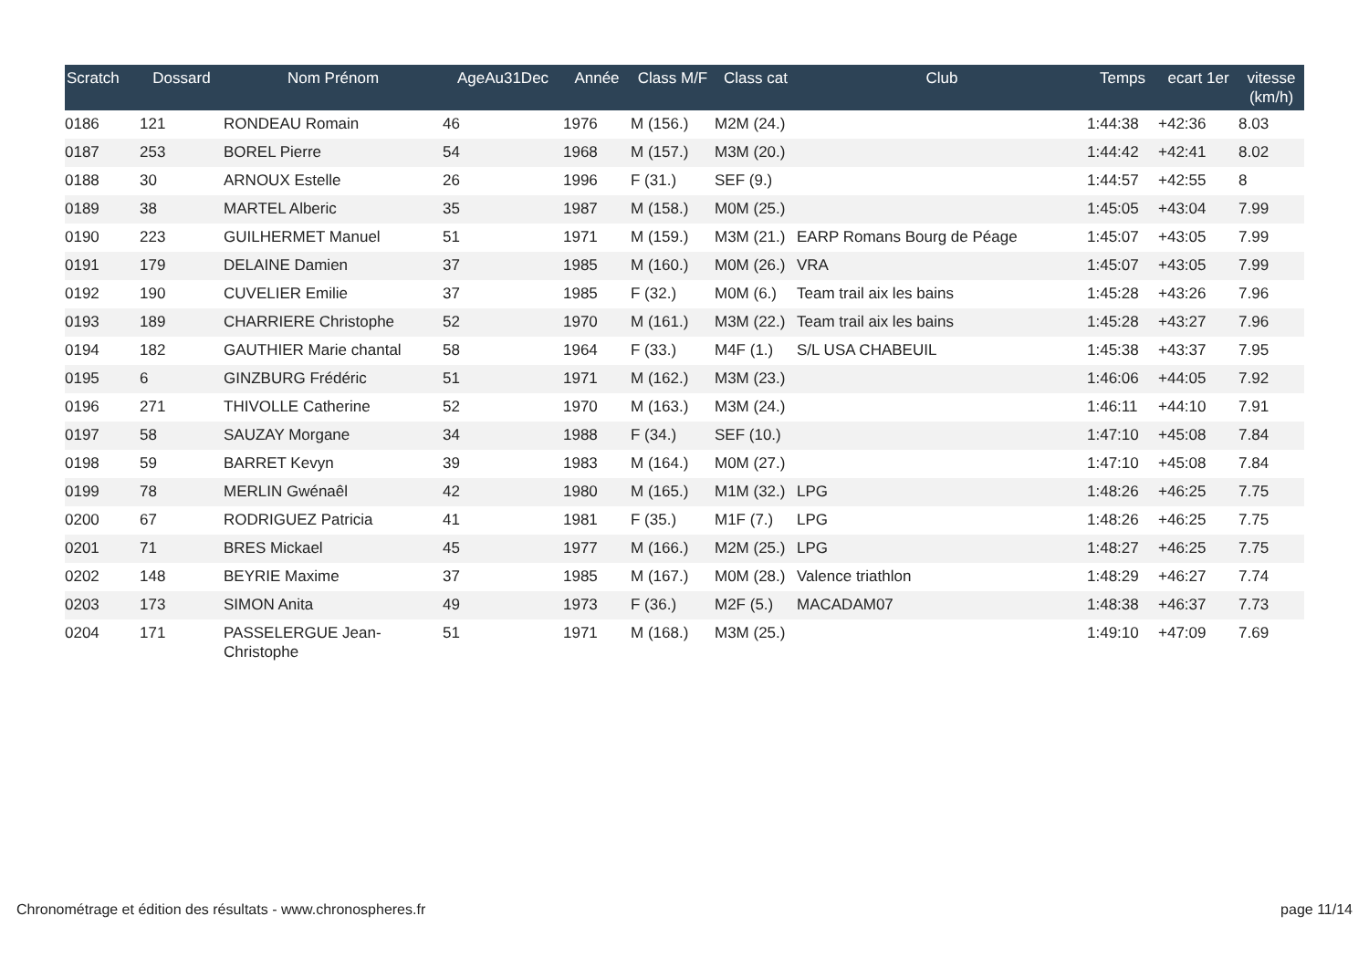| Scratch | Dossard | Nom Prénom | AgeAu31Dec | Année | Class M/F | Class cat | Club | Temps | ecart 1er | vitesse (km/h) |
| --- | --- | --- | --- | --- | --- | --- | --- | --- | --- | --- |
| 0186 | 121 | RONDEAU Romain | 46 | 1976 | M (156.) | M2M (24.) | | 1:44:38 | +42:36 | 8.03 |
| 0187 | 253 | BOREL Pierre | 54 | 1968 | M (157.) | M3M (20.) | | 1:44:42 | +42:41 | 8.02 |
| 0188 | 30 | ARNOUX Estelle | 26 | 1996 | F (31.) | SEF (9.) | | 1:44:57 | +42:55 | 8 |
| 0189 | 38 | MARTEL Alberic | 35 | 1987 | M (158.) | M0M (25.) | | 1:45:05 | +43:04 | 7.99 |
| 0190 | 223 | GUILHERMET Manuel | 51 | 1971 | M (159.) | M3M (21.) | EARP Romans Bourg de Péage | 1:45:07 | +43:05 | 7.99 |
| 0191 | 179 | DELAINE Damien | 37 | 1985 | M (160.) | M0M (26.) | VRA | 1:45:07 | +43:05 | 7.99 |
| 0192 | 190 | CUVELIER Emilie | 37 | 1985 | F (32.) | M0M (6.) | Team trail aix les bains | 1:45:28 | +43:26 | 7.96 |
| 0193 | 189 | CHARRIERE Christophe | 52 | 1970 | M (161.) | M3M (22.) | Team trail aix les bains | 1:45:28 | +43:27 | 7.96 |
| 0194 | 182 | GAUTHIER Marie chantal | 58 | 1964 | F (33.) | M4F (1.) | S/L USA CHABEUIL | 1:45:38 | +43:37 | 7.95 |
| 0195 | 6 | GINZBURG Frédéric | 51 | 1971 | M (162.) | M3M (23.) | | 1:46:06 | +44:05 | 7.92 |
| 0196 | 271 | THIVOLLE Catherine | 52 | 1970 | M (163.) | M3M (24.) | | 1:46:11 | +44:10 | 7.91 |
| 0197 | 58 | SAUZAY Morgane | 34 | 1988 | F (34.) | SEF (10.) | | 1:47:10 | +45:08 | 7.84 |
| 0198 | 59 | BARRET Kevyn | 39 | 1983 | M (164.) | M0M (27.) | | 1:47:10 | +45:08 | 7.84 |
| 0199 | 78 | MERLIN Gwénaêl | 42 | 1980 | M (165.) | M1M (32.) | LPG | 1:48:26 | +46:25 | 7.75 |
| 0200 | 67 | RODRIGUEZ Patricia | 41 | 1981 | F (35.) | M1F (7.) | LPG | 1:48:26 | +46:25 | 7.75 |
| 0201 | 71 | BRES Mickael | 45 | 1977 | M (166.) | M2M (25.) | LPG | 1:48:27 | +46:25 | 7.75 |
| 0202 | 148 | BEYRIE Maxime | 37 | 1985 | M (167.) | M0M (28.) | Valence triathlon | 1:48:29 | +46:27 | 7.74 |
| 0203 | 173 | SIMON Anita | 49 | 1973 | F (36.) | M2F (5.) | MACADAM07 | 1:48:38 | +46:37 | 7.73 |
| 0204 | 171 | PASSELERGUE Jean-Christophe | 51 | 1971 | M (168.) | M3M (25.) | | 1:49:10 | +47:09 | 7.69 |
Chronométrage et édition des résultats - www.chronospheres.fr page 11/14